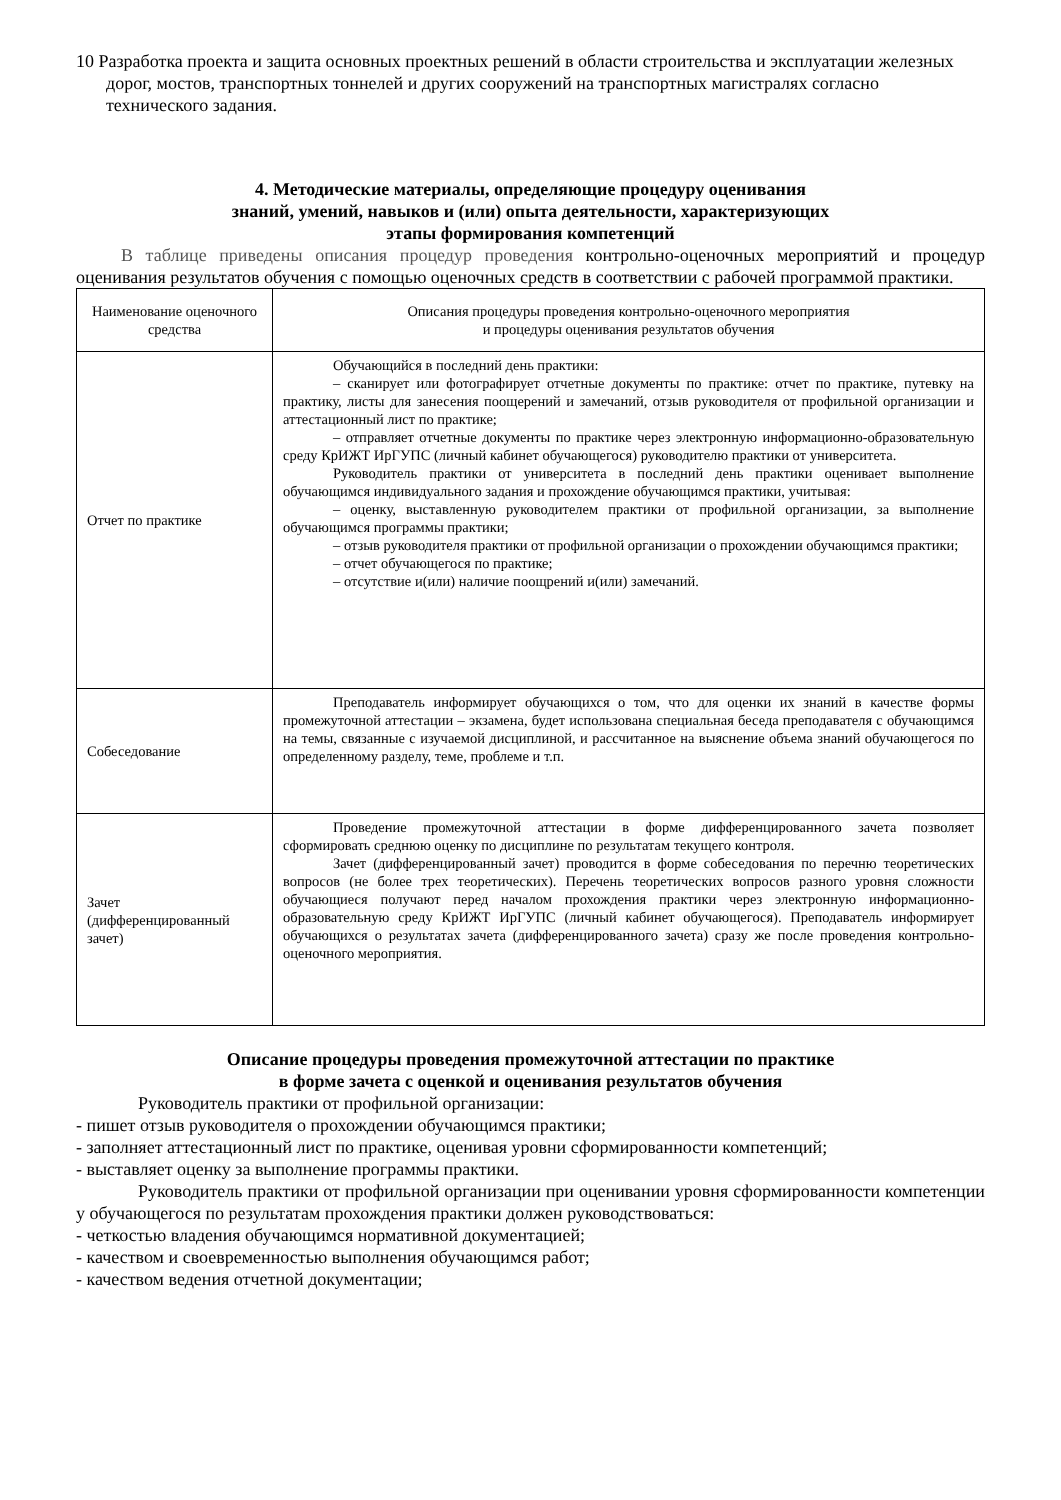10 Разработка проекта и защита основных проектных решений в области строительства и эксплуатации железных дорог, мостов, транспортных тоннелей и других сооружений на транспортных магистралях согласно технического задания.
4. Методические материалы, определяющие процедуру оценивания
знаний, умений, навыков и (или) опыта деятельности, характеризующих
этапы формирования компетенций
В таблице приведены описания процедур проведения контрольно-оценочных мероприятий и процедур оценивания результатов обучения с помощью оценочных средств в соответствии с рабочей программой практики.
| Наименование оценочного средства | Описания процедуры проведения контрольно-оценочного мероприятия и процедуры оценивания результатов обучения |
| --- | --- |
| Отчет по практике | Обучающийся в последний день практики: – сканирует или фотографирует отчетные документы по практике: отчет по практике, путевку на практику, листы для занесения поощерений и замечаний, отзыв руководителя от профильной организации и аттестационный лист по практике; – отправляет отчетные документы по практике через электронную информационно-образовательную среду КрИЖТ ИрГУПС (личный кабинет обучающегося) руководителю практики от университета. Руководитель практики от университета в последний день практики оценивает выполнение обучающимся индивидуального задания и прохождение обучающимся практики, учитывая: – оценку, выставленную руководителем практики от профильной организации, за выполнение обучающимся программы практики; – отзыв руководителя практики от профильной организации о прохождении обучающимся практики; – отчет обучающегося по практике; – отсутствие и(или) наличие поощрений и(или) замечаний. |
| Собеседование | Преподаватель информирует обучающихся о том, что для оценки их знаний в качестве формы промежуточной аттестации – экзамена, будет использована специальная беседа преподавателя с обучающимся на темы, связанные с изучаемой дисциплиной, и рассчитанное на выяснение объема знаний обучающегося по определенному разделу, теме, проблеме и т.п. |
| Зачет (дифференцированный зачет) | Проведение промежуточной аттестации в форме дифференцированного зачета позволяет сформировать среднюю оценку по дисциплине по результатам текущего контроля. Зачет (дифференцированный зачет) проводится в форме собеседования по перечню теоретических вопросов (не более трех теоретических). Перечень теоретических вопросов разного уровня сложности обучающиеся получают перед началом прохождения практики через электронную информационно-образовательную среду КрИЖТ ИрГУПС (личный кабинет обучающегося). Преподаватель информирует обучающихся о результатах зачета (дифференцированного зачета) сразу же после проведения контрольно-оценочного мероприятия. |
Описание процедуры проведения промежуточной аттестации по практике
в форме зачета с оценкой и оценивания результатов обучения
Руководитель практики от профильной организации:
- пишет отзыв руководителя о прохождении обучающимся практики;
- заполняет аттестационный лист по практике, оценивая уровни сформированности компетенций;
- выставляет оценку за выполнение программы практики.
Руководитель практики от профильной организации при оценивании уровня сформированности компетенции у обучающегося по результатам прохождения практики должен руководствоваться:
- четкостью владения обучающимся нормативной документацией;
- качеством и своевременностью выполнения обучающимся работ;
- качеством ведения отчетной документации;